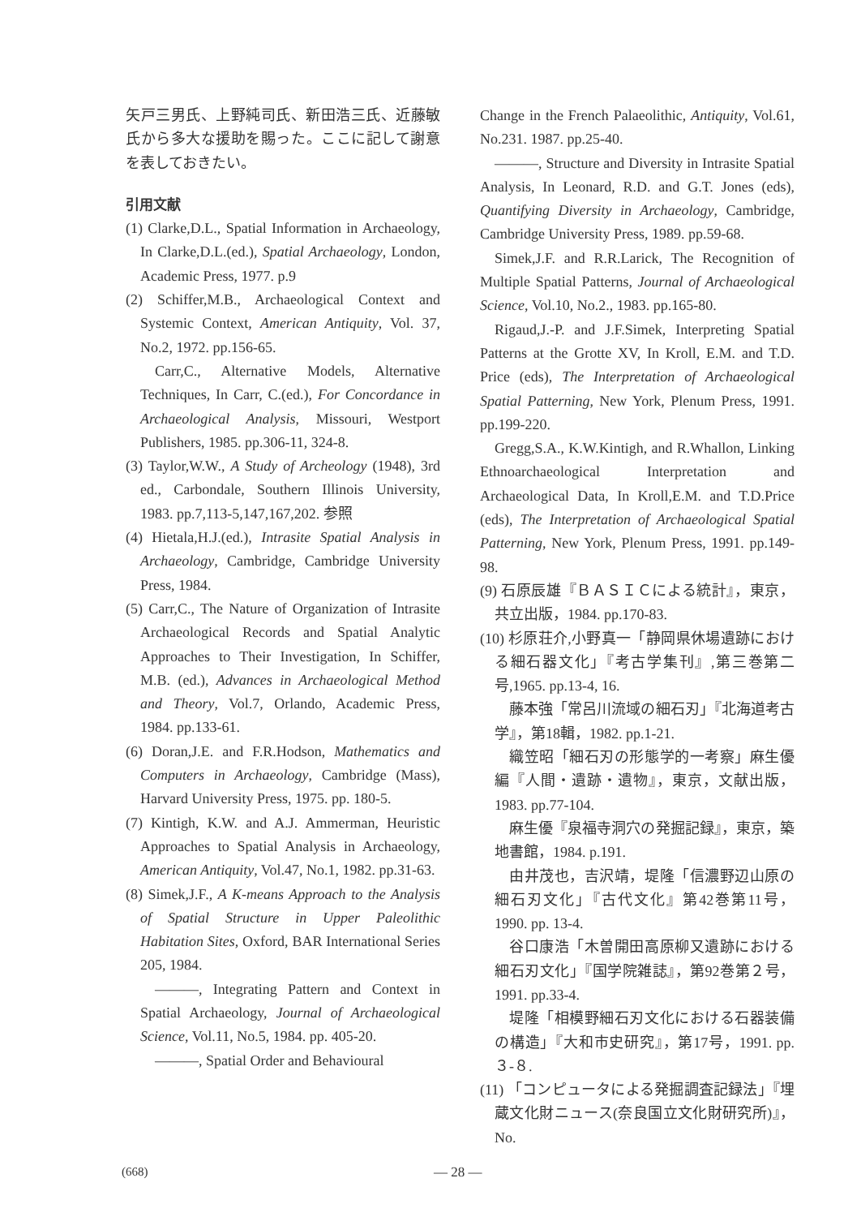矢戸三男氏、上野純司氏、新田浩三氏、近藤敏氏から多大な援助を賜った。ここに記して謝意を表しておきたい。
引用文献
(1) Clarke,D.L., Spatial Information in Archaeology, In Clarke,D.L.(ed.), Spatial Archaeology, London, Academic Press, 1977. p.9
(2) Schiffer,M.B., Archaeological Context and Systemic Context, American Antiquity, Vol. 37, No.2, 1972. pp.156-65.
Carr,C., Alternative Models, Alternative Techniques, In Carr, C.(ed.), For Concordance in Archaeological Analysis, Missouri, Westport Publishers, 1985. pp.306-11, 324-8.
(3) Taylor,W.W., A Study of Archeology (1948), 3rd ed., Carbondale, Southern Illinois University, 1983. pp.7,113-5,147,167,202. 参照
(4) Hietala,H.J.(ed.), Intrasite Spatial Analysis in Archaeology, Cambridge, Cambridge University Press, 1984.
(5) Carr,C., The Nature of Organization of Intrasite Archaeological Records and Spatial Analytic Approaches to Their Investigation, In Schiffer, M.B. (ed.), Advances in Archaeological Method and Theory, Vol.7, Orlando, Academic Press, 1984. pp.133-61.
(6) Doran,J.E. and F.R.Hodson, Mathematics and Computers in Archaeology, Cambridge (Mass), Harvard University Press, 1975. pp. 180-5.
(7) Kintigh, K.W. and A.J. Ammerman, Heuristic Approaches to Spatial Analysis in Archaeology, American Antiquity, Vol.47, No.1, 1982. pp.31-63.
(8) Simek,J.F., A K-means Approach to the Analysis of Spatial Structure in Upper Paleolithic Habitation Sites, Oxford, BAR International Series 205, 1984.
———, Integrating Pattern and Context in Spatial Archaeology, Journal of Archaeological Science, Vol.11, No.5, 1984. pp. 405-20.
———, Spatial Order and Behavioural
Change in the French Palaeolithic, Antiquity, Vol.61, No.231. 1987. pp.25-40.
———, Structure and Diversity in Intrasite Spatial Analysis, In Leonard, R.D. and G.T. Jones (eds), Quantifying Diversity in Archaeology, Cambridge, Cambridge University Press, 1989. pp.59-68.
Simek,J.F. and R.R.Larick, The Recognition of Multiple Spatial Patterns, Journal of Archaeological Science, Vol.10, No.2., 1983. pp.165-80.
Rigaud,J.-P. and J.F.Simek, Interpreting Spatial Patterns at the Grotte XV, In Kroll, E.M. and T.D. Price (eds), The Interpretation of Archaeological Spatial Patterning, New York, Plenum Press, 1991. pp.199-220.
Gregg,S.A., K.W.Kintigh, and R.Whallon, Linking Ethnoarchaeological Interpretation and Archaeological Data, In Kroll,E.M. and T.D.Price (eds), The Interpretation of Archaeological Spatial Patterning, New York, Plenum Press, 1991. pp.149-98.
(9) 石原辰雄『ＢＡＳＩＣによる統計』，東京，共立出版，1984. pp.170-83.
(10) 杉原荘介,小野真一「静岡県休場遺跡における細石器文化」『考古学集刊』,第三巻第二号,1965. pp.13-4, 16.
藤本強「常呂川流域の細石刃」『北海道考古学』，第18輯，1982. pp.1-21.
織笠昭「細石刃の形態学的一考察」麻生優編『人間・遺跡・遺物』，東京，文献出版，1983. pp.77-104.
麻生優『泉福寺洞穴の発掘記録』，東京，築地書館，1984. p.191.
由井茂也，吉沢靖，堤隆「信濃野辺山原の細石刃文化」『古代文化』第42巻第11号，1990. pp. 13-4.
谷口康浩「木曽開田高原柳又遺跡における細石刃文化」『国学院雑誌』，第92巻第２号，1991. pp.33-4.
堤隆「相模野細石刃文化における石器装備の構造」『大和市史研究』，第17号，1991. pp.３-８.
(11) 「コンピュータによる発掘調査記録法」『埋蔵文化財ニュース(奈良国立文化財研究所)』，No.
(668) — 28 —